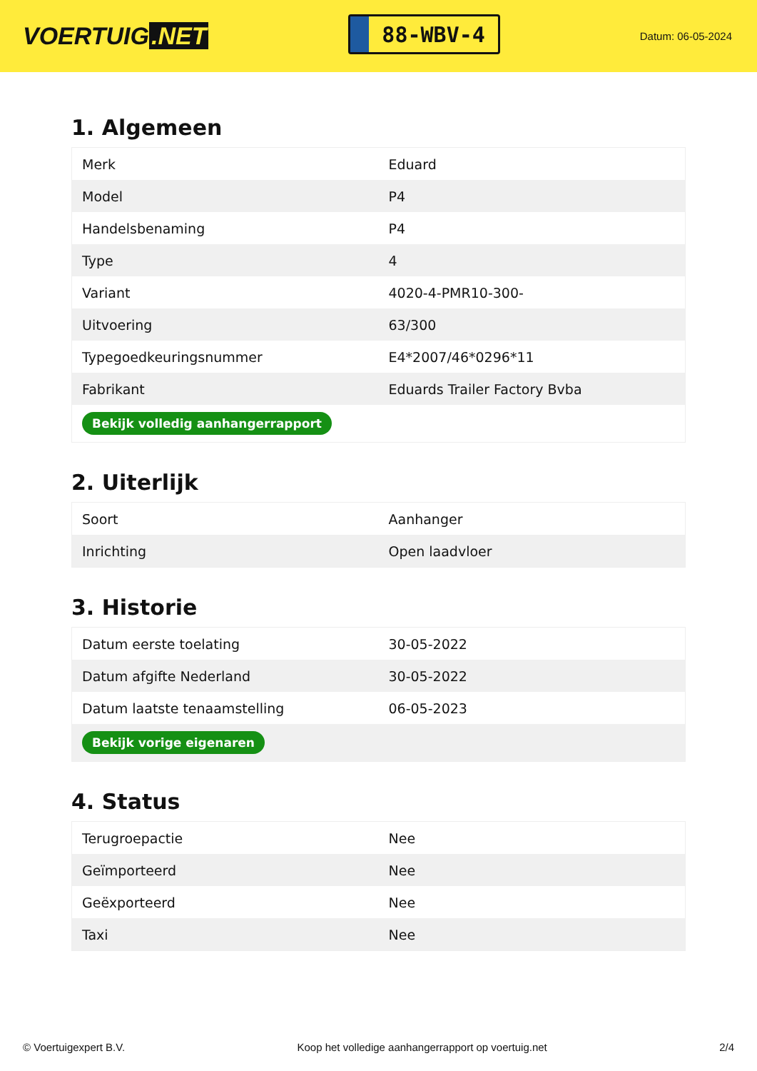VOERTUIG.NET
88-WBV-4
Datum: 06-05-2024
1. Algemeen
| Merk | Eduard |
| Model | P4 |
| Handelsbenaming | P4 |
| Type | 4 |
| Variant | 4020-4-PMR10-300- |
| Uitvoering | 63/300 |
| Typegoedkeuringsnummer | E4*2007/46*0296*11 |
| Fabrikant | Eduards Trailer Factory Bvba |
| Bekijk volledig aanhangerrapport | |
2. Uiterlijk
| Soort | Aanhanger |
| Inrichting | Open laadvloer |
3. Historie
| Datum eerste toelating | 30-05-2022 |
| Datum afgifte Nederland | 30-05-2022 |
| Datum laatste tenaamstelling | 06-05-2023 |
| Bekijk vorige eigenaren | |
4. Status
| Terugroepactie | Nee |
| Geïmporteerd | Nee |
| Geëxporteerd | Nee |
| Taxi | Nee |
© Voertuigexpert B.V. Koop het volledige aanhangerrapport op voertuig.net 2/4